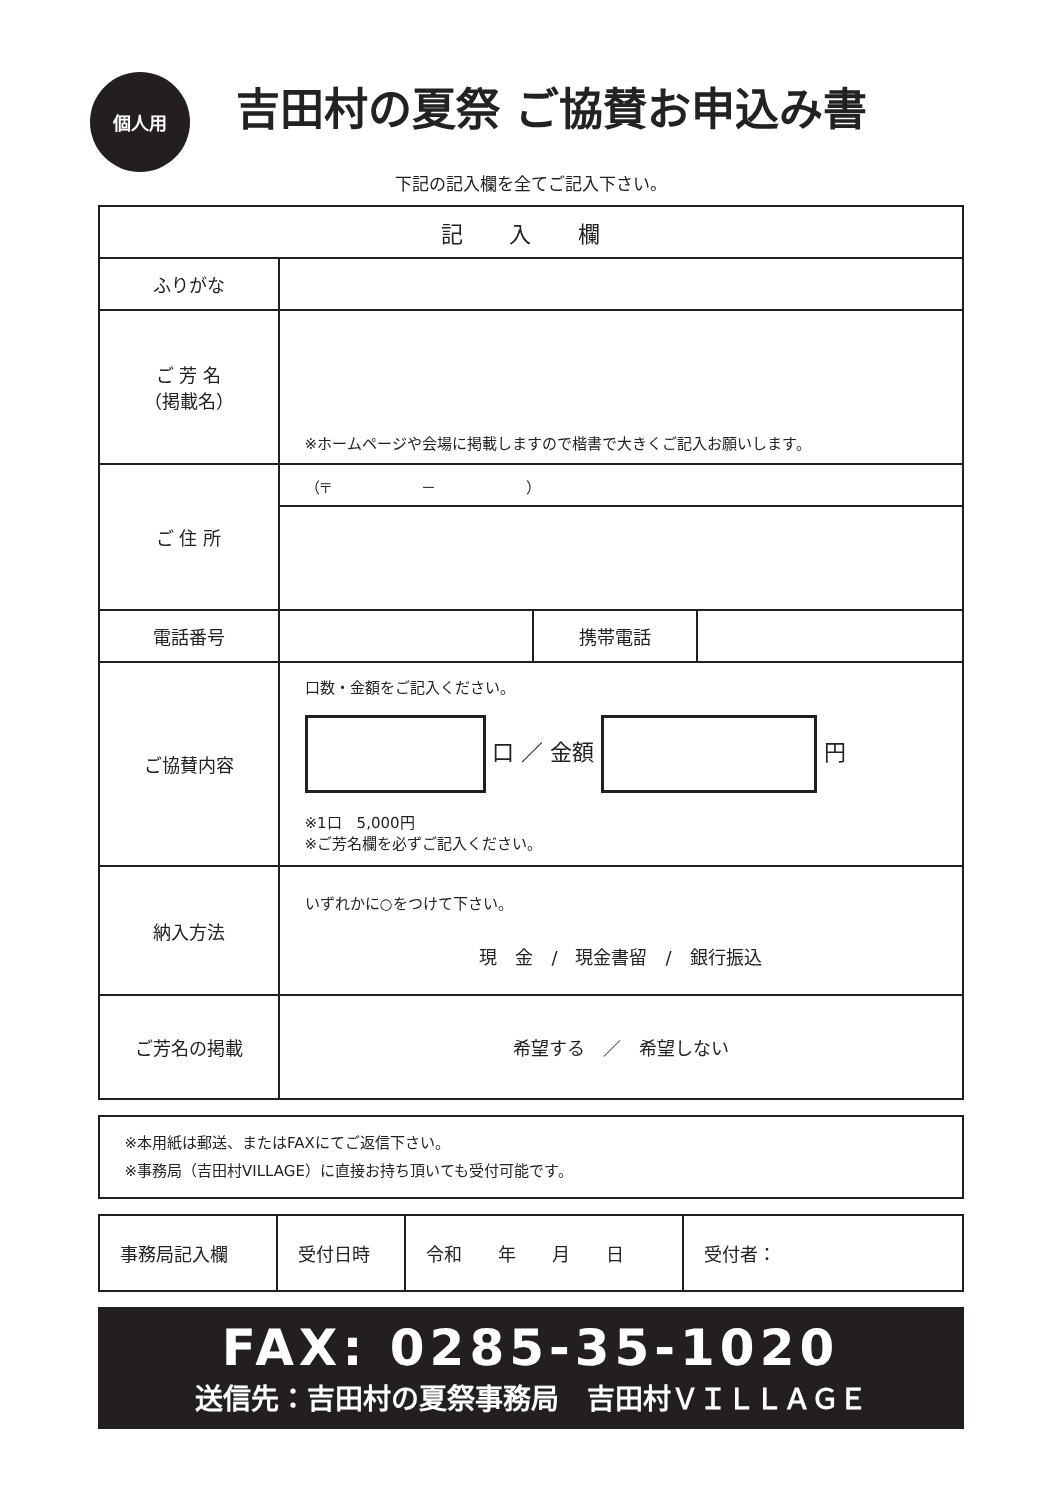個人用
吉田村の夏祭 ご協賛お申込み書
下記の記入欄を全てご記入下さい。
| 記 入 欄 | | | |
| --- | --- | --- | --- |
| ふりがな | | | |
| ご 芳 名 （掲載名） | ※ホームページや会場に掲載しますので楷書で大きくご記入お願いします。 | | |
| ご 住 所 | （〒 － ） | | |
| 電話番号 | | 携帯電話 | |
| ご協賛内容 | 口数・金額をご記入ください。 口 ／ 金額 円 ※1口 5,000円 ※ご芳名欄を必ずご記入ください。 | | |
| 納入方法 | いずれかに○をつけて下さい。 現 金 / 現金書留 / 銀行振込 | | |
| ご芳名の掲載 | 希望する ／ 希望しない | | |
※本用紙は郵送、またはFAXにてご返信下さい。
※事務局（吉田村VILLAGE）に直接お持ち頂いても受付可能です。
| 事務局記入欄 | 受付日時 | 令和 年 月 日 | 受付者： |
FAX: 0285-35-1020
送信先：吉田村の夏祭事務局　吉田村ＶＩＬＬＡＧＥ